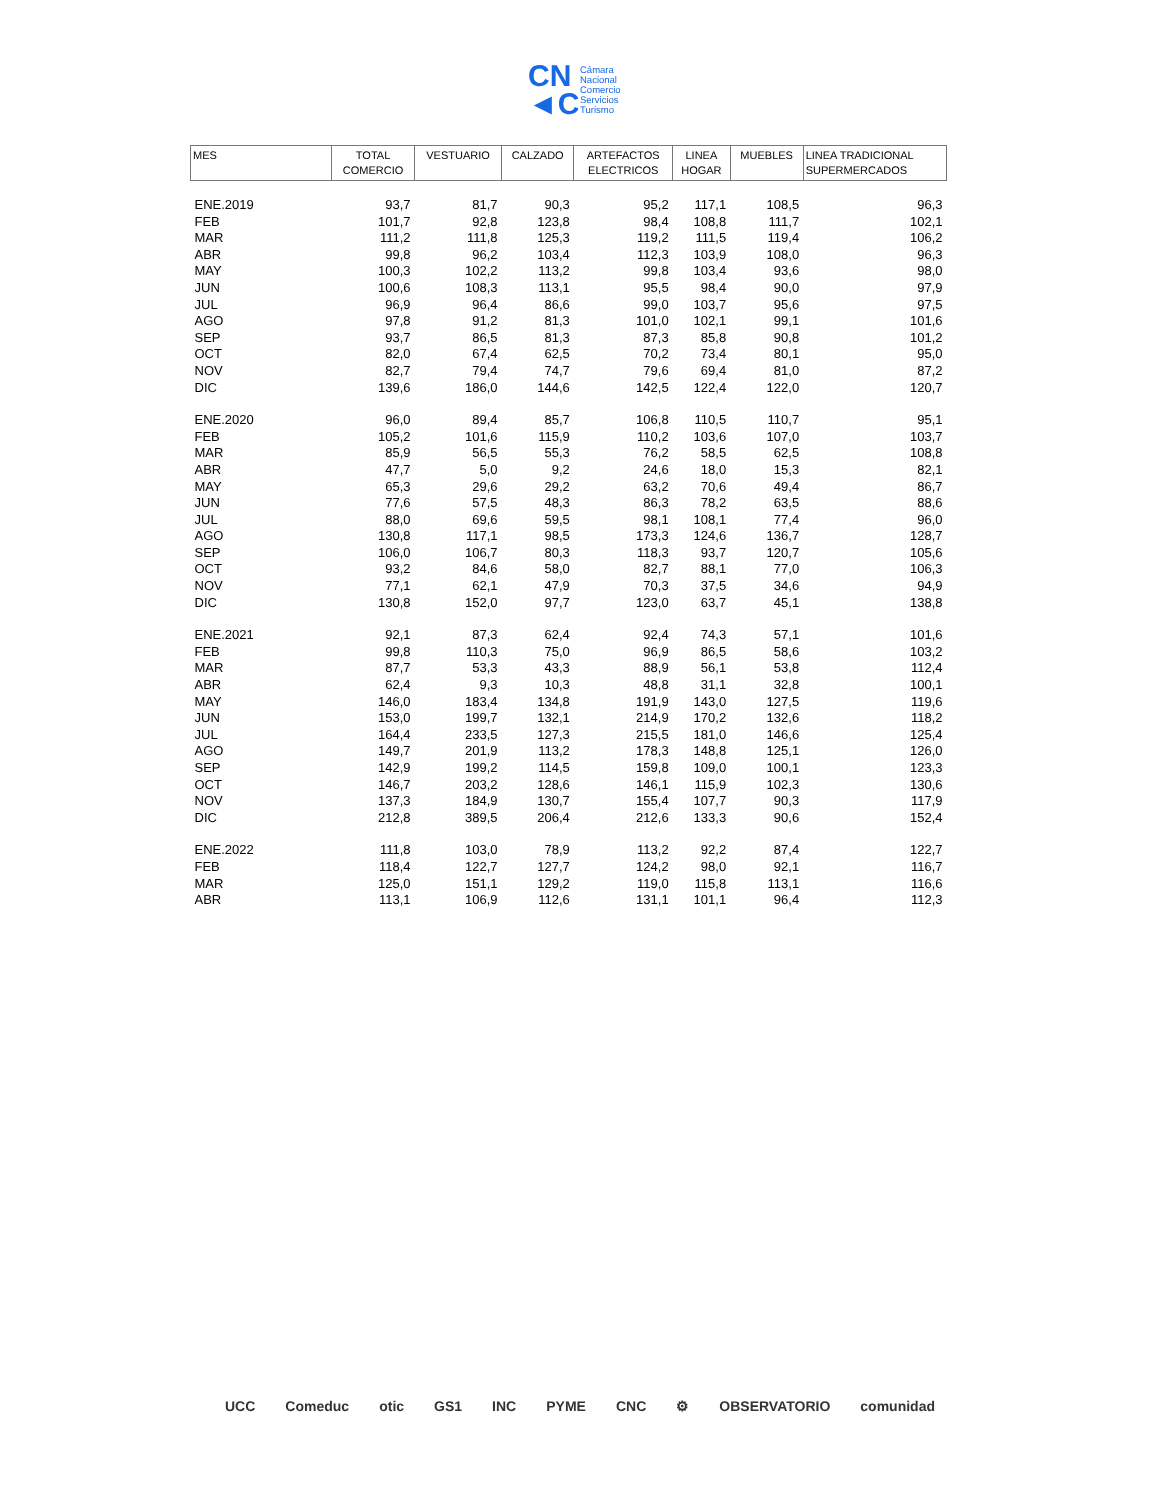CN
◄C
Cámara
Nacional
Comercio
Servicios
Turismo
| MES | TOTAL COMERCIO | VESTUARIO | CALZADO | ARTEFACTOS ELECTRICOS | LINEA HOGAR | MUEBLES | LINEA TRADICIONAL SUPERMERCADOS |
| --- | --- | --- | --- | --- | --- | --- | --- |
| ENE.2019 | 93,7 | 81,7 | 90,3 | 95,2 | 117,1 | 108,5 | 96,3 |
| FEB | 101,7 | 92,8 | 123,8 | 98,4 | 108,8 | 111,7 | 102,1 |
| MAR | 111,2 | 111,8 | 125,3 | 119,2 | 111,5 | 119,4 | 106,2 |
| ABR | 99,8 | 96,2 | 103,4 | 112,3 | 103,9 | 108,0 | 96,3 |
| MAY | 100,3 | 102,2 | 113,2 | 99,8 | 103,4 | 93,6 | 98,0 |
| JUN | 100,6 | 108,3 | 113,1 | 95,5 | 98,4 | 90,0 | 97,9 |
| JUL | 96,9 | 96,4 | 86,6 | 99,0 | 103,7 | 95,6 | 97,5 |
| AGO | 97,8 | 91,2 | 81,3 | 101,0 | 102,1 | 99,1 | 101,6 |
| SEP | 93,7 | 86,5 | 81,3 | 87,3 | 85,8 | 90,8 | 101,2 |
| OCT | 82,0 | 67,4 | 62,5 | 70,2 | 73,4 | 80,1 | 95,0 |
| NOV | 82,7 | 79,4 | 74,7 | 79,6 | 69,4 | 81,0 | 87,2 |
| DIC | 139,6 | 186,0 | 144,6 | 142,5 | 122,4 | 122,0 | 120,7 |
| ENE.2020 | 96,0 | 89,4 | 85,7 | 106,8 | 110,5 | 110,7 | 95,1 |
| FEB | 105,2 | 101,6 | 115,9 | 110,2 | 103,6 | 107,0 | 103,7 |
| MAR | 85,9 | 56,5 | 55,3 | 76,2 | 58,5 | 62,5 | 108,8 |
| ABR | 47,7 | 5,0 | 9,2 | 24,6 | 18,0 | 15,3 | 82,1 |
| MAY | 65,3 | 29,6 | 29,2 | 63,2 | 70,6 | 49,4 | 86,7 |
| JUN | 77,6 | 57,5 | 48,3 | 86,3 | 78,2 | 63,5 | 88,6 |
| JUL | 88,0 | 69,6 | 59,5 | 98,1 | 108,1 | 77,4 | 96,0 |
| AGO | 130,8 | 117,1 | 98,5 | 173,3 | 124,6 | 136,7 | 128,7 |
| SEP | 106,0 | 106,7 | 80,3 | 118,3 | 93,7 | 120,7 | 105,6 |
| OCT | 93,2 | 84,6 | 58,0 | 82,7 | 88,1 | 77,0 | 106,3 |
| NOV | 77,1 | 62,1 | 47,9 | 70,3 | 37,5 | 34,6 | 94,9 |
| DIC | 130,8 | 152,0 | 97,7 | 123,0 | 63,7 | 45,1 | 138,8 |
| ENE.2021 | 92,1 | 87,3 | 62,4 | 92,4 | 74,3 | 57,1 | 101,6 |
| FEB | 99,8 | 110,3 | 75,0 | 96,9 | 86,5 | 58,6 | 103,2 |
| MAR | 87,7 | 53,3 | 43,3 | 88,9 | 56,1 | 53,8 | 112,4 |
| ABR | 62,4 | 9,3 | 10,3 | 48,8 | 31,1 | 32,8 | 100,1 |
| MAY | 146,0 | 183,4 | 134,8 | 191,9 | 143,0 | 127,5 | 119,6 |
| JUN | 153,0 | 199,7 | 132,1 | 214,9 | 170,2 | 132,6 | 118,2 |
| JUL | 164,4 | 233,5 | 127,3 | 215,5 | 181,0 | 146,6 | 125,4 |
| AGO | 149,7 | 201,9 | 113,2 | 178,3 | 148,8 | 125,1 | 126,0 |
| SEP | 142,9 | 199,2 | 114,5 | 159,8 | 109,0 | 100,1 | 123,3 |
| OCT | 146,7 | 203,2 | 128,6 | 146,1 | 115,9 | 102,3 | 130,6 |
| NOV | 137,3 | 184,9 | 130,7 | 155,4 | 107,7 | 90,3 | 117,9 |
| DIC | 212,8 | 389,5 | 206,4 | 212,6 | 133,3 | 90,6 | 152,4 |
| ENE.2022 | 111,8 | 103,0 | 78,9 | 113,2 | 92,2 | 87,4 | 122,7 |
| FEB | 118,4 | 122,7 | 127,7 | 124,2 | 98,0 | 92,1 | 116,7 |
| MAR | 125,0 | 151,1 | 129,2 | 119,0 | 115,8 | 113,1 | 116,6 |
| ABR | 113,1 | 106,9 | 112,6 | 131,1 | 101,1 | 96,4 | 112,3 |
UCC Comeduc otic GS1 INC PYME CNC ⚙ OBSERVATORIO comunidad